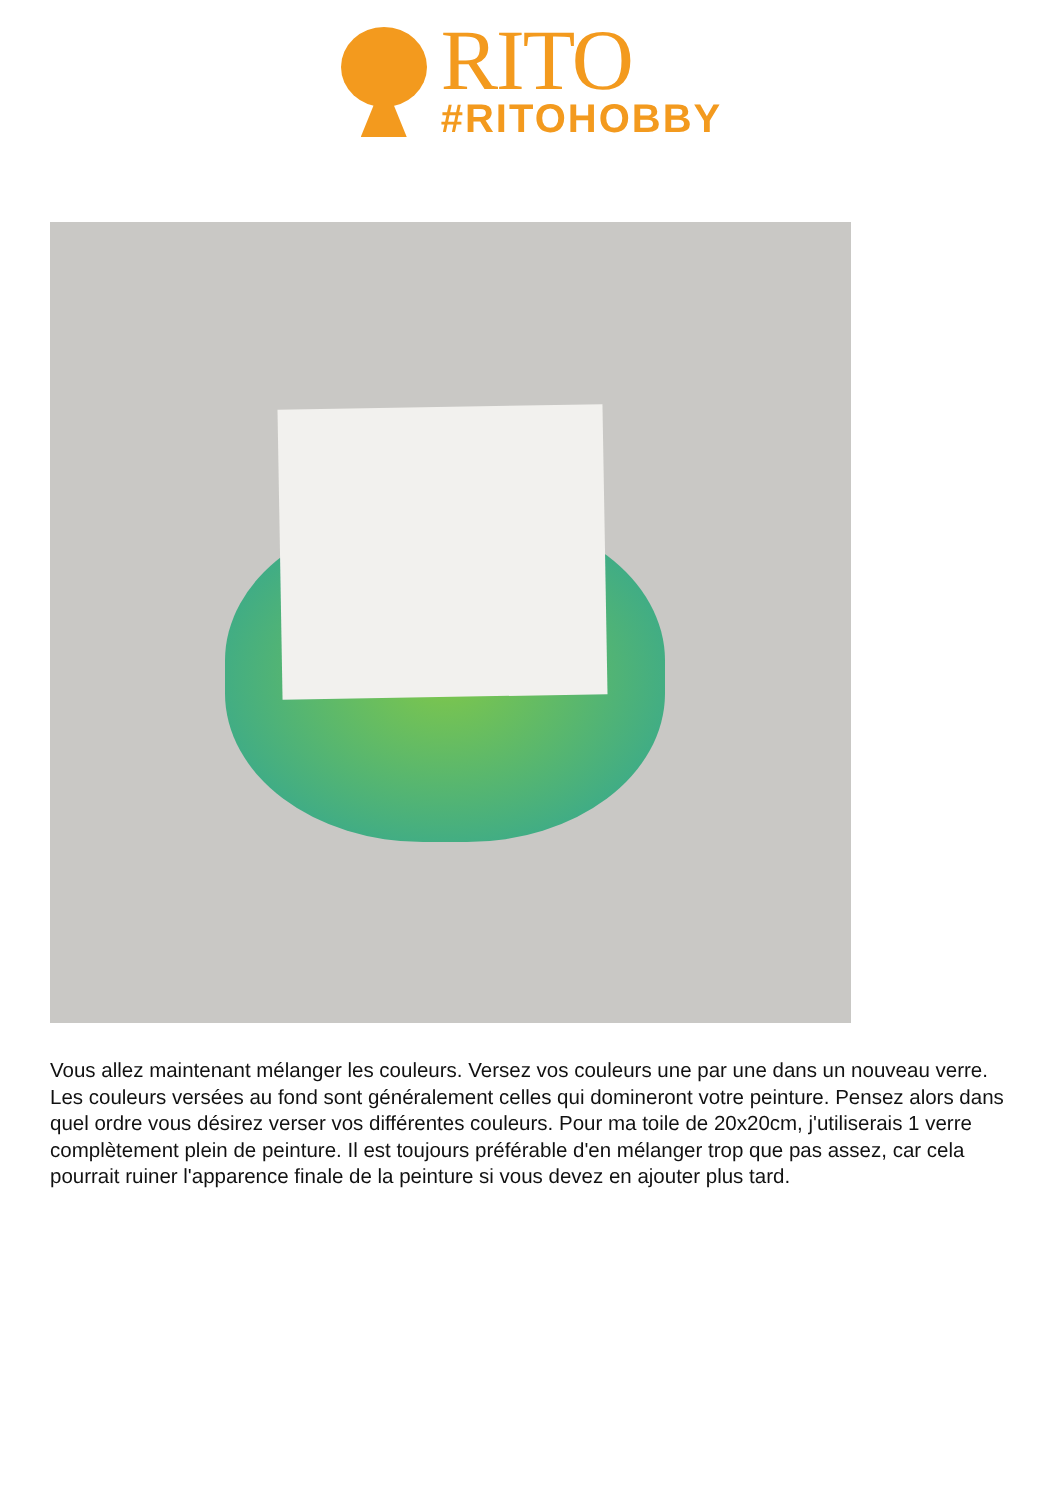RITO
#RITOHOBBY
Vous allez maintenant mélanger les couleurs. Versez vos couleurs une par une dans un nouveau verre. Les couleurs versées au fond sont généralement celles qui domineront votre peinture. Pensez alors dans quel ordre vous désirez verser vos différentes couleurs. Pour ma toile de 20x20cm, j'utiliserais 1 verre complètement plein de peinture. Il est toujours préférable d'en mélanger trop que pas assez, car cela pourrait ruiner l'apparence finale de la peinture si vous devez en ajouter plus tard.